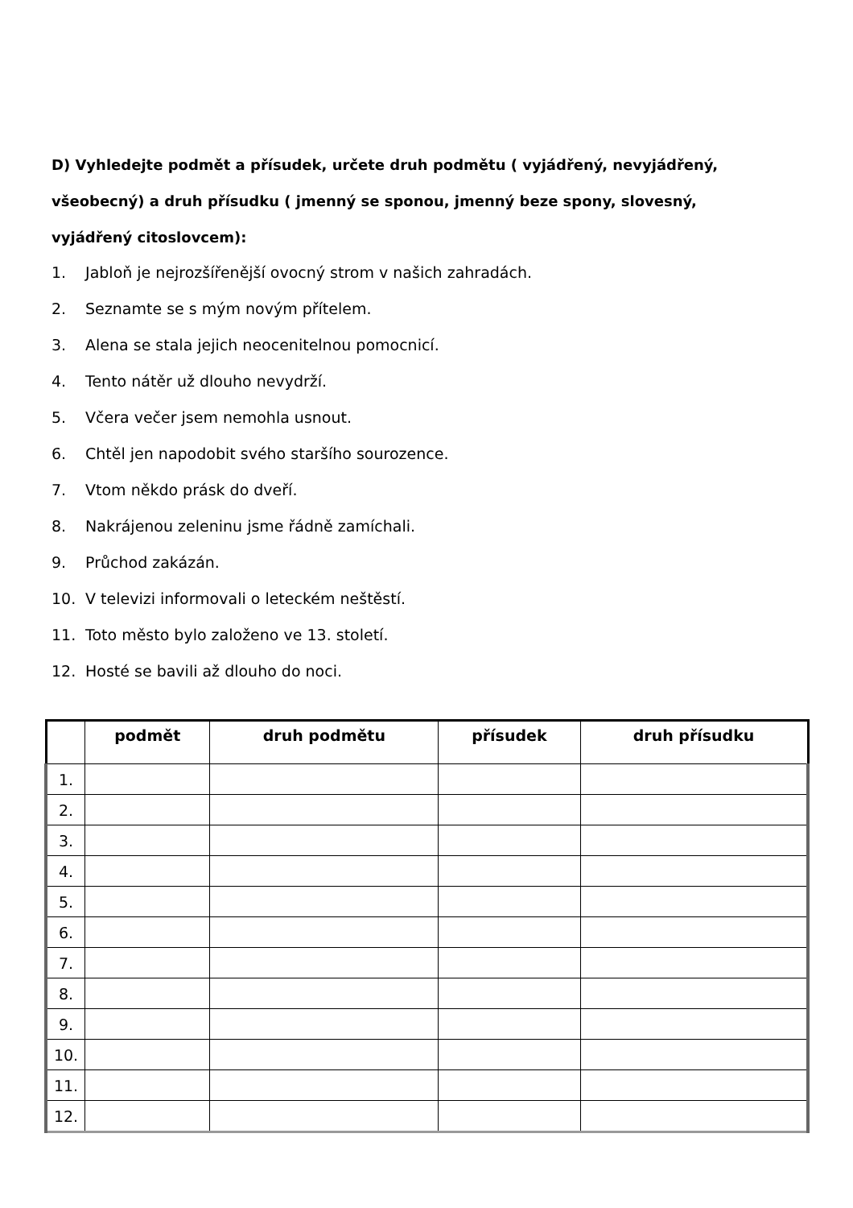D) Vyhledejte podmět a přísudek, určete druh podmětu ( vyjádřený, nevyjádřený, všeobecný) a druh přísudku ( jmenný se sponou, jmenný beze spony, slovesný, vyjádřený citoslovcem):
1. Jabloň je nejrozšířenější ovocný strom v našich zahradách.
2. Seznamte se s mým novým přítelem.
3. Alena se stala jejich neocenitelnou pomocnicí.
4. Tento nátěr už dlouho nevydrží.
5. Včera večer jsem nemohla usnout.
6. Chtěl jen napodobit svého staršího sourozence.
7. Vtom někdo prásk do dveří.
8. Nakrájenou zeleninu jsme řádně zamíchali.
9. Průchod zakázán.
10. V televizi informovali o leteckém neštěstí.
11. Toto město bylo založeno ve 13. století.
12. Hosté se bavili až dlouho do noci.
| | podmět | druh podmětu | přísudek | druh přísudku |
| --- | --- | --- | --- | --- |
| 1. | | | | |
| 2. | | | | |
| 3. | | | | |
| 4. | | | | |
| 5. | | | | |
| 6. | | | | |
| 7. | | | | |
| 8. | | | | |
| 9. | | | | |
| 10. | | | | |
| 11. | | | | |
| 12. | | | | |